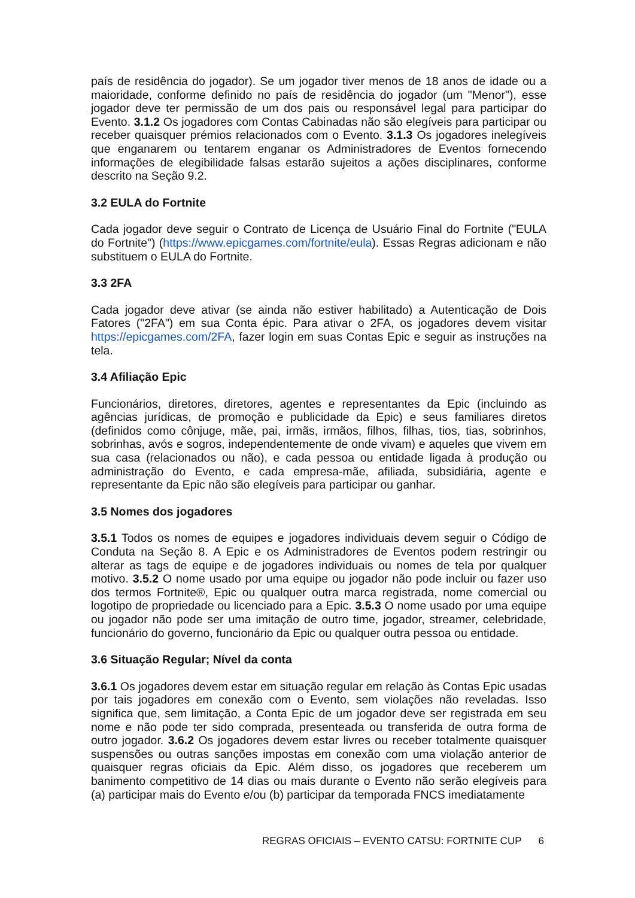país de residência do jogador). Se um jogador tiver menos de 18 anos de idade ou a maioridade, conforme definido no país de residência do jogador (um "Menor"), esse jogador deve ter permissão de um dos pais ou responsável legal para participar do Evento. 3.1.2 Os jogadores com Contas Cabinadas não são elegíveis para participar ou receber quaisquer prémios relacionados com o Evento. 3.1.3 Os jogadores inelegíveis que enganarem ou tentarem enganar os Administradores de Eventos fornecendo informações de elegibilidade falsas estarão sujeitos a ações disciplinares, conforme descrito na Seção 9.2.
3.2 EULA do Fortnite
Cada jogador deve seguir o Contrato de Licença de Usuário Final do Fortnite ("EULA do Fortnite") (https://www.epicgames.com/fortnite/eula). Essas Regras adicionam e não substituem o EULA do Fortnite.
3.3 2FA
Cada jogador deve ativar (se ainda não estiver habilitado) a Autenticação de Dois Fatores ("2FA") em sua Conta épic. Para ativar o 2FA, os jogadores devem visitar https://epicgames.com/2FA, fazer login em suas Contas Epic e seguir as instruções na tela.
3.4 Afiliação Epic
Funcionários, diretores, diretores, agentes e representantes da Epic (incluindo as agências jurídicas, de promoção e publicidade da Epic) e seus familiares diretos (definidos como cônjuge, mãe, pai, irmãs, irmãos, filhos, filhas, tios, tias, sobrinhos, sobrinhas, avós e sogros, independentemente de onde vivam) e aqueles que vivem em sua casa (relacionados ou não), e cada pessoa ou entidade ligada à produção ou administração do Evento, e cada empresa-mãe, afiliada, subsidiária, agente e representante da Epic não são elegíveis para participar ou ganhar.
3.5 Nomes dos jogadores
3.5.1 Todos os nomes de equipes e jogadores individuais devem seguir o Código de Conduta na Seção 8. A Epic e os Administradores de Eventos podem restringir ou alterar as tags de equipe e de jogadores individuais ou nomes de tela por qualquer motivo. 3.5.2 O nome usado por uma equipe ou jogador não pode incluir ou fazer uso dos termos Fortnite®, Epic ou qualquer outra marca registrada, nome comercial ou logotipo de propriedade ou licenciado para a Epic. 3.5.3 O nome usado por uma equipe ou jogador não pode ser uma imitação de outro time, jogador, streamer, celebridade, funcionário do governo, funcionário da Epic ou qualquer outra pessoa ou entidade.
3.6 Situação Regular; Nível da conta
3.6.1 Os jogadores devem estar em situação regular em relação às Contas Epic usadas por tais jogadores em conexão com o Evento, sem violações não reveladas. Isso significa que, sem limitação, a Conta Epic de um jogador deve ser registrada em seu nome e não pode ter sido comprada, presenteada ou transferida de outra forma de outro jogador. 3.6.2 Os jogadores devem estar livres ou receber totalmente quaisquer suspensões ou outras sanções impostas em conexão com uma violação anterior de quaisquer regras oficiais da Epic. Além disso, os jogadores que receberem um banimento competitivo de 14 dias ou mais durante o Evento não serão elegíveis para (a) participar mais do Evento e/ou (b) participar da temporada FNCS imediatamente
REGRAS OFICIAIS – EVENTO CATSU: FORTNITE CUP 6